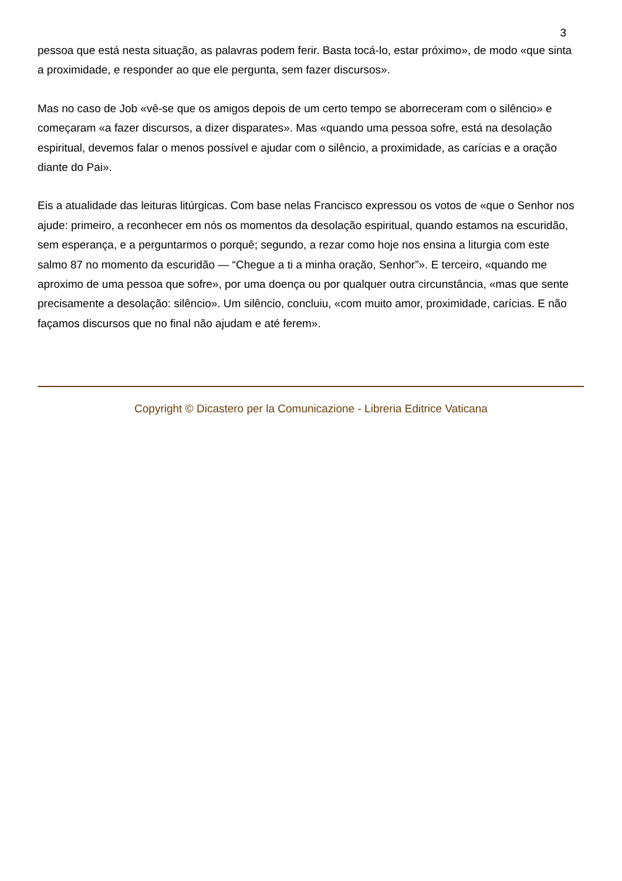3
pessoa que está nesta situação, as palavras podem ferir. Basta tocá-lo, estar próximo», de modo «que sinta a proximidade, e responder ao que ele pergunta, sem fazer discursos».
Mas no caso de Job «vê-se que os amigos depois de um certo tempo se aborreceram com o silêncio» e começaram «a fazer discursos, a dizer disparates». Mas «quando uma pessoa sofre, está na desolação espiritual, devemos falar o menos possível e ajudar com o silêncio, a proximidade, as carícias e a oração diante do Pai».
Eis a atualidade das leituras litúrgicas. Com base nelas Francisco expressou os votos de «que o Senhor nos ajude: primeiro, a reconhecer em nós os momentos da desolação espiritual, quando estamos na escuridão, sem esperança, e a perguntarmos o porquê; segundo, a rezar como hoje nos ensina a liturgia com este salmo 87 no momento da escuridão — “Chegue a ti a minha oração, Senhor”». E terceiro, «quando me aproximo de uma pessoa que sofre», por uma doença ou por qualquer outra circunstância, «mas que sente precisamente a desolação: silêncio». Um silêncio, concluiu, «com muito amor, proximidade, carícias. E não façamos discursos que no final não ajudam e até ferem».
Copyright © Dicastero per la Comunicazione - Libreria Editrice Vaticana